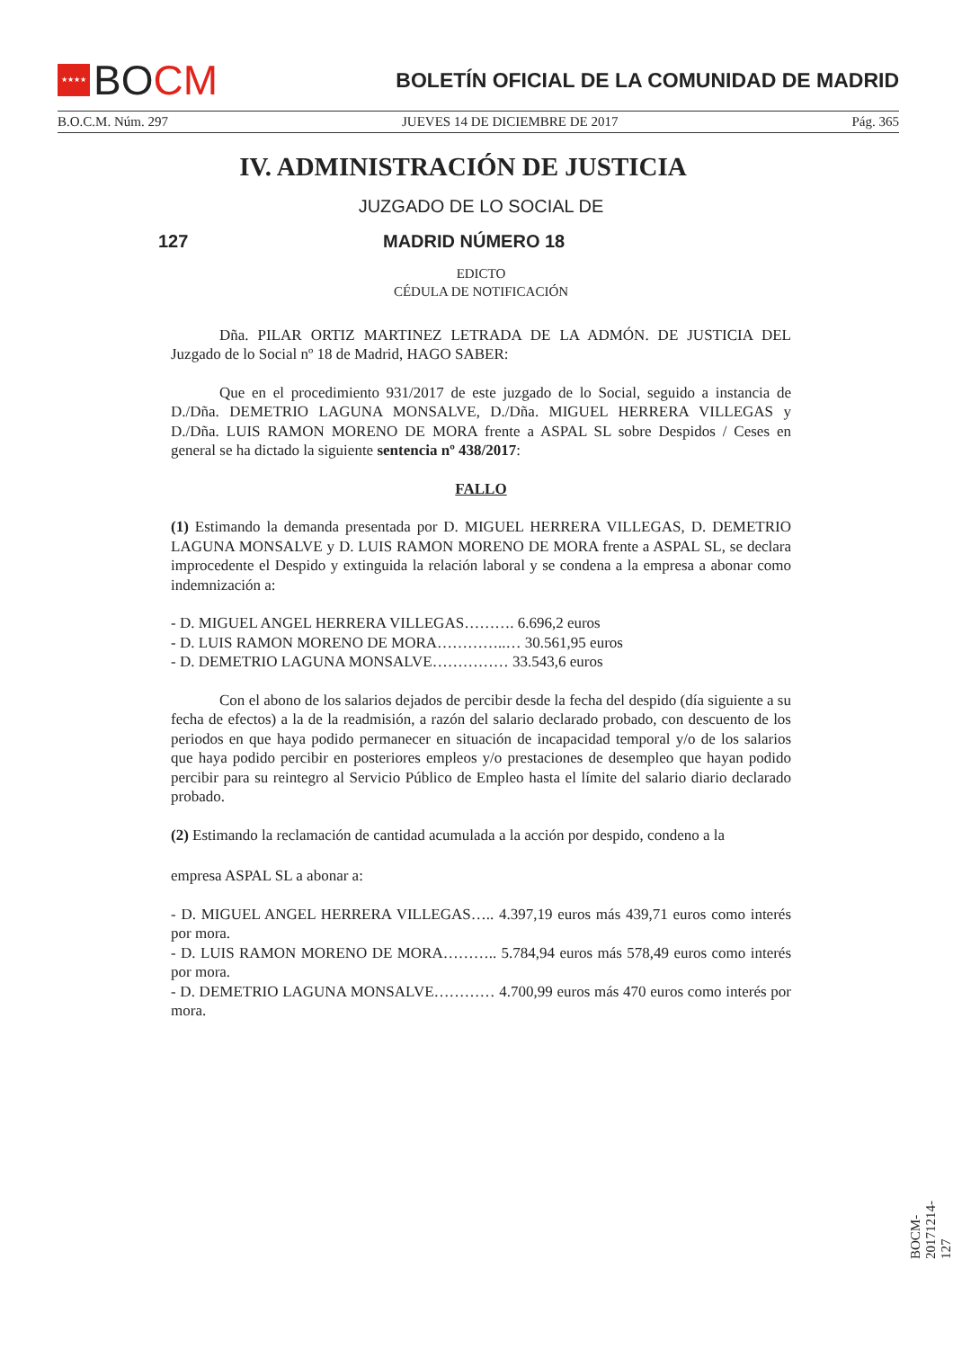★★★★ BO CM
BOLETÍN OFICIAL DE LA COMUNIDAD DE MADRID
B.O.C.M. Núm. 297 JUEVES 14 DE DICIEMBRE DE 2017 Pág. 365
IV. ADMINISTRACIÓN DE JUSTICIA
JUZGADO DE LO SOCIAL DE
127 MADRID NÚMERO 18
EDICTO
CÉDULA DE NOTIFICACIÓN
Dña. PILAR ORTIZ MARTINEZ LETRADA DE LA ADMÓN. DE JUSTICIA DEL Juzgado de lo Social nº 18 de Madrid, HAGO SABER:
Que en el procedimiento 931/2017 de este juzgado de lo Social, seguido a instancia de D./Dña. DEMETRIO LAGUNA MONSALVE, D./Dña. MIGUEL HERRERA VILLEGAS y D./Dña. LUIS RAMON MORENO DE MORA frente a ASPAL SL sobre Despidos / Ceses en general se ha dictado la siguiente sentencia nº 438/2017:
FALLO
(1) Estimando la demanda presentada por D. MIGUEL HERRERA VILLEGAS, D. DEMETRIO LAGUNA MONSALVE y D. LUIS RAMON MORENO DE MORA frente a ASPAL SL, se declara improcedente el Despido y extinguida la relación laboral y se condena a la empresa a abonar como indemnización a:
- D. MIGUEL ANGEL HERRERA VILLEGAS………. 6.696,2 euros
- D. LUIS RAMON MORENO DE MORA…………..… 30.561,95 euros
- D. DEMETRIO LAGUNA MONSALVE…………… 33.543,6 euros
Con el abono de los salarios dejados de percibir desde la fecha del despido (día siguiente a su fecha de efectos) a la de la readmisión, a razón del salario declarado probado, con descuento de los periodos en que haya podido permanecer en situación de incapacidad temporal y/o de los salarios que haya podido percibir en posteriores empleos y/o prestaciones de desempleo que hayan podido percibir para su reintegro al Servicio Público de Empleo hasta el límite del salario diario declarado probado.
(2) Estimando la reclamación de cantidad acumulada a la acción por despido, condeno a la
empresa ASPAL SL a abonar a:
- D. MIGUEL ANGEL HERRERA VILLEGAS….. 4.397,19 euros más 439,71 euros como interés por mora.
- D. LUIS RAMON MORENO DE MORA……….. 5.784,94 euros más 578,49 euros como interés por mora.
- D. DEMETRIO LAGUNA MONSALVE………… 4.700,99 euros más 470 euros como interés por mora.
BOCM-20171214-127